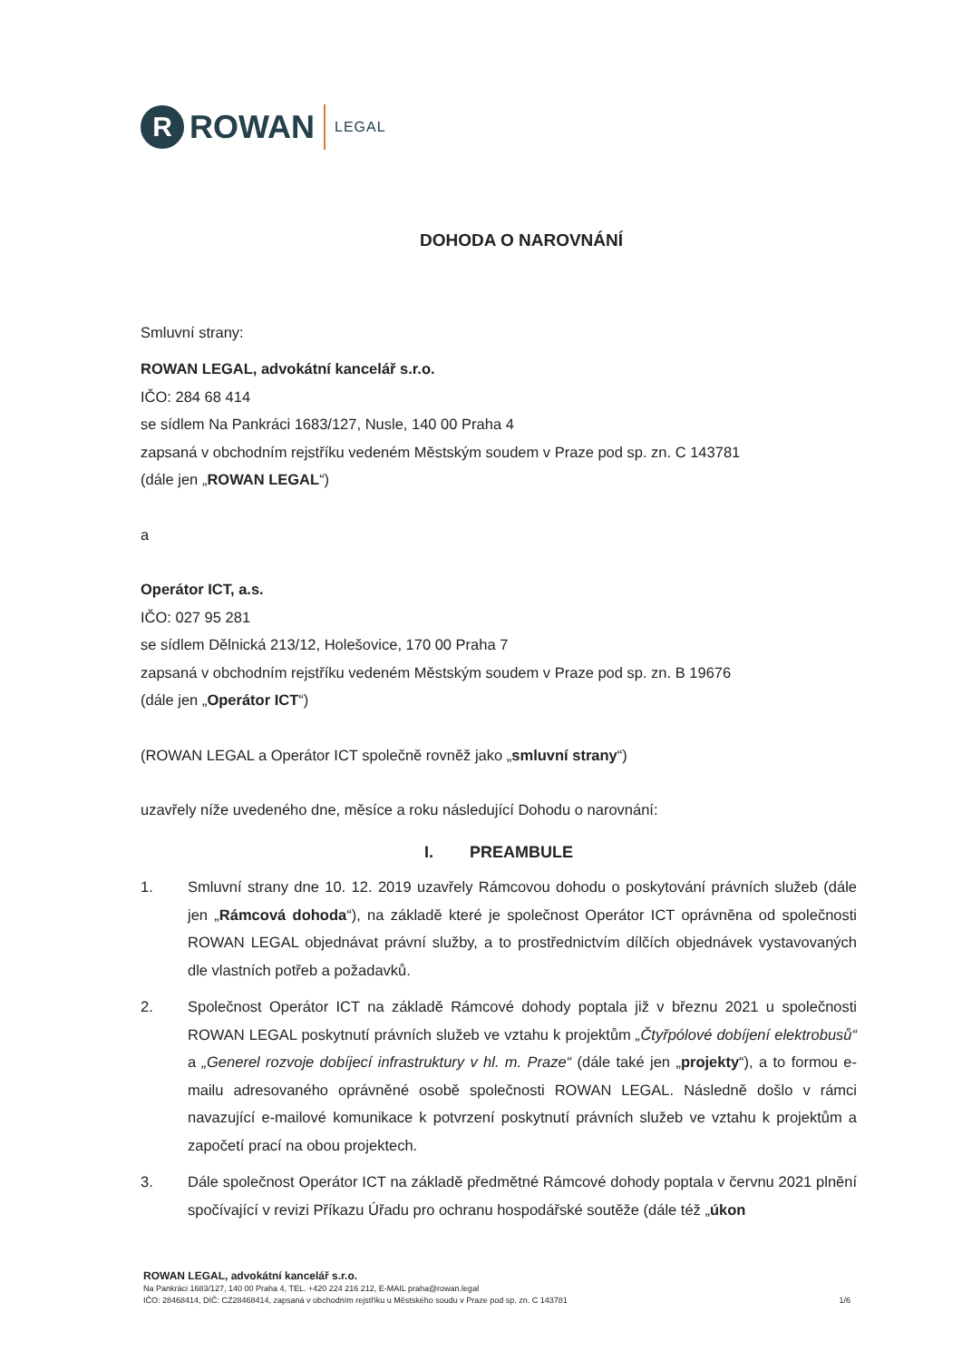R
ROWAN
LEGAL
DOHODA O NAROVNÁNÍ
Smluvní strany:
ROWAN LEGAL, advokátní kancelář s.r.o.
IČO: 284 68 414
se sídlem Na Pankráci 1683/127, Nusle, 140 00 Praha 4
zapsaná v obchodním rejstříku vedeném Městským soudem v Praze pod sp. zn. C 143781
(dále jen „ROWAN LEGAL“)
a
Operátor ICT, a.s.
IČO: 027 95 281
se sídlem Dělnická 213/12, Holešovice, 170 00 Praha 7
zapsaná v obchodním rejstříku vedeném Městským soudem v Praze pod sp. zn. B 19676
(dále jen „Operátor ICT“)
(ROWAN LEGAL a Operátor ICT společně rovněž jako „smluvní strany“)
uzavřely níže uvedeného dne, měsíce a roku následující Dohodu o narovnání:
I. PREAMBULE
1. Smluvní strany dne 10. 12. 2019 uzavřely Rámcovou dohodu o poskytování právních služeb (dále jen „Rámcová dohoda“), na základě které je společnost Operátor ICT oprávněna od společnosti ROWAN LEGAL objednávat právní služby, a to prostřednictvím dílčích objednávek vystavovaných dle vlastních potřeb a požadavků.
2. Společnost Operátor ICT na základě Rámcové dohody poptala již v březnu 2021 u společnosti ROWAN LEGAL poskytnutí právních služeb ve vztahu k projektům „Čtyřpólové dobíjení elektrobusů“ a „Generel rozvoje dobíjecí infrastruktury v hl. m. Praze“ (dále také jen „projekty“), a to formou e-mailu adresovaného oprávněné osobě společnosti ROWAN LEGAL. Následně došlo v rámci navazující e-mailové komunikace k potvrzení poskytnutí právních služeb ve vztahu k projektům a započetí prací na obou projektech.
3. Dále společnost Operátor ICT na základě předmětné Rámcové dohody poptala v červnu 2021 plnění spočívající v revizi Příkazu Úřadu pro ochranu hospodářské soutěže (dále též „úkon
ROWAN LEGAL, advokátní kancelář s.r.o.
Na Pankráci 1683/127, 140 00 Praha 4, TEL. +420 224 216 212, E-MAIL praha@rowan.legal
IČO: 28468414, DIČ: CZ28468414, zapsaná v obchodním rejstříku u Městského soudu v Praze pod sp. zn. C 143781 1/6